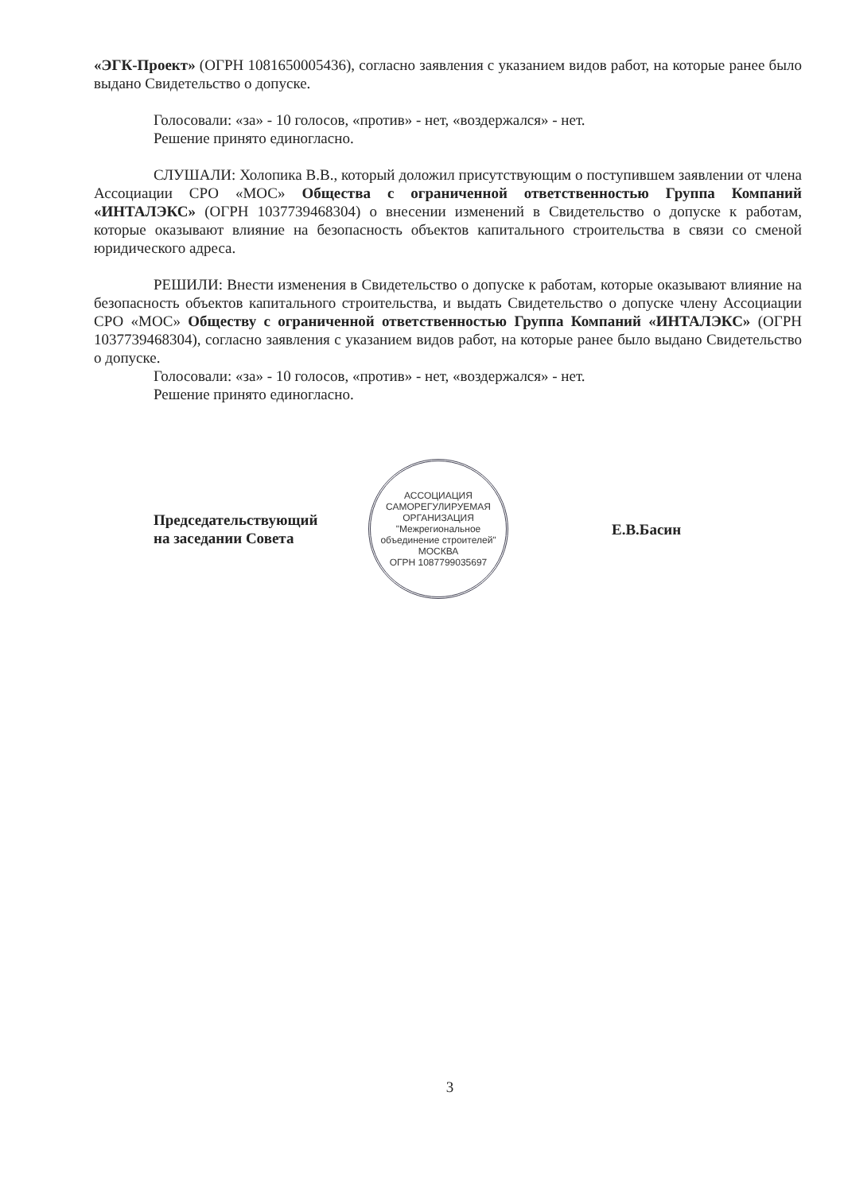«ЭГК-Проект» (ОГРН 1081650005436), согласно заявления с указанием видов работ, на которые ранее было выдано Свидетельство о допуске.
Голосовали: «за» - 10 голосов, «против» - нет, «воздержался» - нет.
Решение принято единогласно.
СЛУШАЛИ: Холопика В.В., который доложил присутствующим о поступившем заявлении от члена Ассоциации СРО «МОС» Общества с ограниченной ответственностью Группа Компаний «ИНТАЛЭКС» (ОГРН 1037739468304) о внесении изменений в Свидетельство о допуске к работам, которые оказывают влияние на безопасность объектов капитального строительства в связи со сменой юридического адреса.
РЕШИЛИ: Внести изменения в Свидетельство о допуске к работам, которые оказывают влияние на безопасность объектов капитального строительства, и выдать Свидетельство о допуске члену Ассоциации СРО «МОС» Обществу с ограниченной ответственностью Группа Компаний «ИНТАЛЭКС» (ОГРН 1037739468304), согласно заявления с указанием видов работ, на которые ранее было выдано Свидетельство о допуске.
Голосовали: «за» - 10 голосов, «против» - нет, «воздержался» - нет.
Решение принято единогласно.
Председательствующий
на заседании Совета
АССОЦИАЦИЯ САМОРЕГУЛИРУЕМАЯ ОРГАНИЗАЦИЯ
"Межрегиональное объединение строителей"
МОСКВА
ОГРН 1087799035697
Е.В.Басин
3